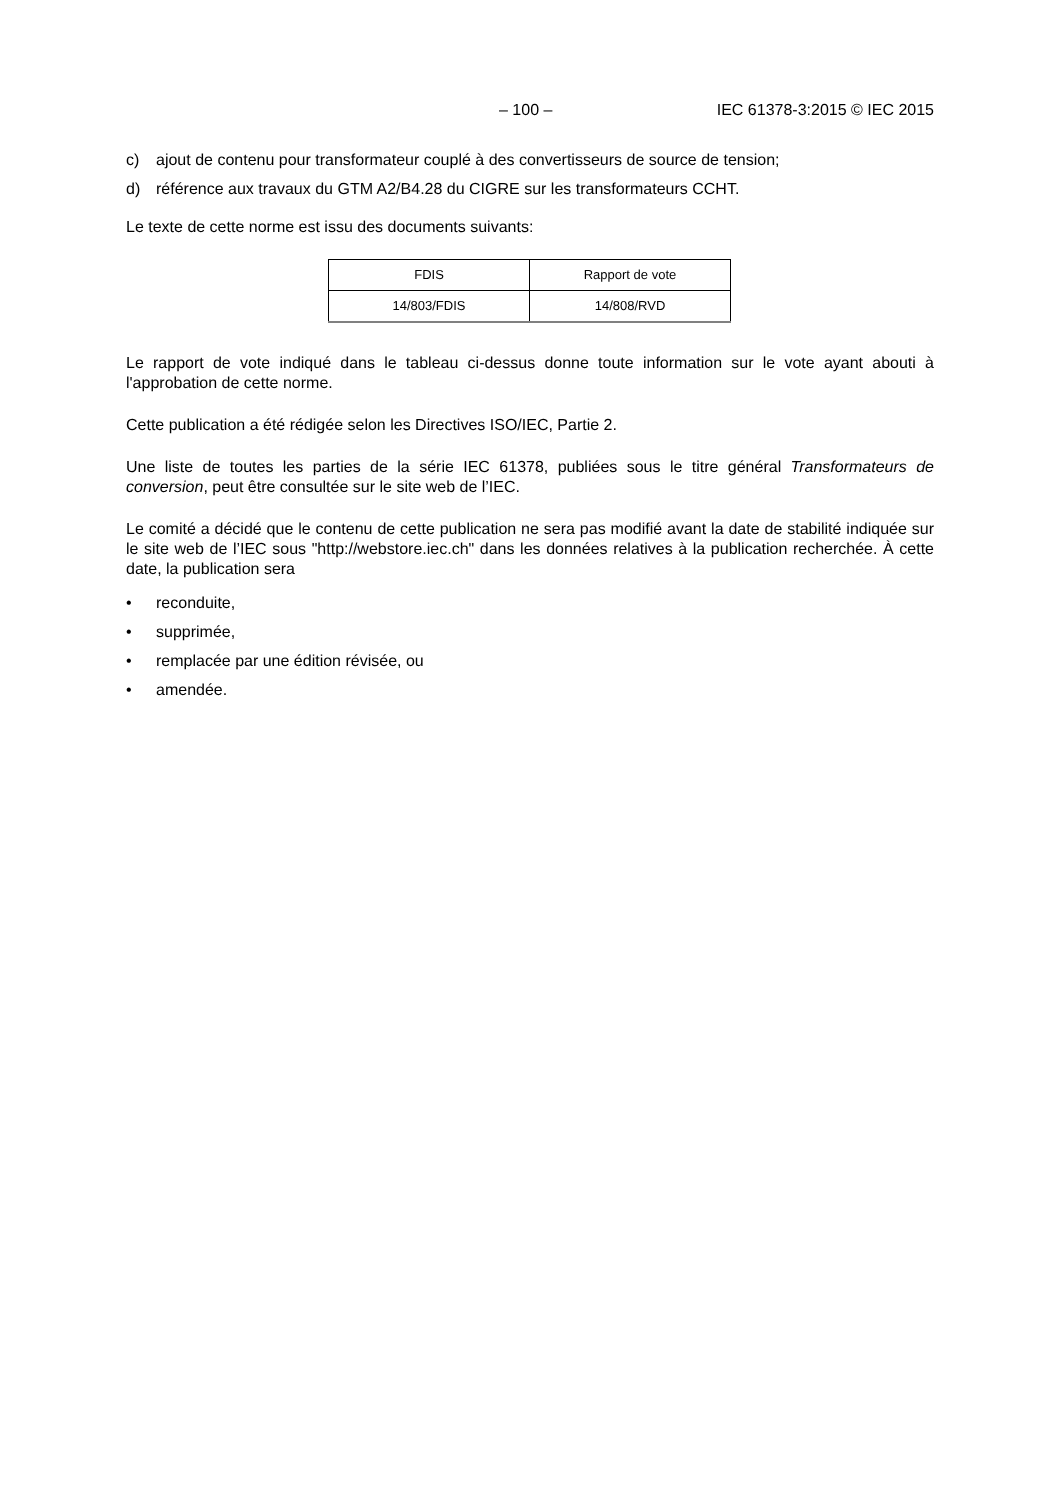– 100 – IEC 61378-3:2015 © IEC 2015
c) ajout de contenu pour transformateur couplé à des convertisseurs de source de tension;
d) référence aux travaux du GTM A2/B4.28 du CIGRE sur les transformateurs CCHT.
Le texte de cette norme est issu des documents suivants:
| FDIS | Rapport de vote |
| --- | --- |
| 14/803/FDIS | 14/808/RVD |
Le rapport de vote indiqué dans le tableau ci-dessus donne toute information sur le vote ayant abouti à l'approbation de cette norme.
Cette publication a été rédigée selon les Directives ISO/IEC, Partie 2.
Une liste de toutes les parties de la série IEC 61378, publiées sous le titre général Transformateurs de conversion, peut être consultée sur le site web de l’IEC.
Le comité a décidé que le contenu de cette publication ne sera pas modifié avant la date de stabilité indiquée sur le site web de l’IEC sous "http://webstore.iec.ch" dans les données relatives à la publication recherchée. À cette date, la publication sera
• reconduite,
• supprimée,
• remplacée par une édition révisée, ou
• amendée.